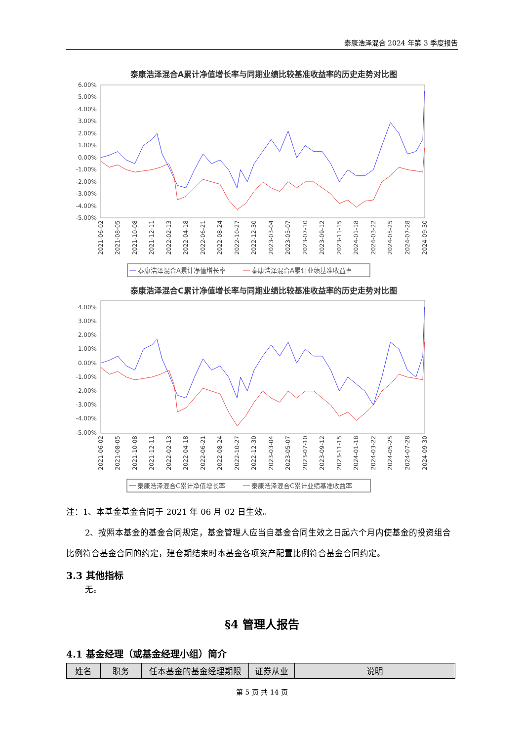泰康浩泽混合 2024 年第 3 季度报告
泰康浩泽混合A累计净值增长率与同期业绩比较基准收益率的历史走势对比图
6.00%
5.00%
4.00%
3.00%
2.00%
1.00%
0.00%
-1.00%
-2.00%
-3.00%
-4.00%
-5.00%
2021-06-02
2021-08-05
2021-10-08
2021-12-11
2022-02-13
2022-04-18
2022-06-21
2022-08-24
2022-10-27
2022-12-30
2023-03-04
2023-05-07
2023-07-10
2023-09-12
2023-11-15
2024-01-18
2024-03-22
2024-05-25
2024-07-28
2024-09-30
泰康浩泽混合A累计净值增长率
泰康浩泽混合A累计业绩基准收益率
泰康浩泽混合C累计净值增长率与同期业绩比较基准收益率的历史走势对比图
4.00%
3.00%
2.00%
1.00%
0.00%
-1.00%
-2.00%
-3.00%
-4.00%
-5.00%
2021-06-02
2021-08-05
2021-10-08
2021-12-11
2022-02-13
2022-04-18
2022-06-21
2022-08-24
2022-10-27
2022-12-30
2023-03-04
2023-05-07
2023-07-10
2023-09-12
2023-11-15
2024-01-18
2024-03-22
2024-05-25
2024-07-28
2024-09-30
泰康浩泽混合C累计净值增长率
泰康浩泽混合C累计业绩基准收益率
注：1、本基金基金合同于 2021 年 06 月 02 日生效。
2、按照本基金的基金合同规定，基金管理人应当自基金合同生效之日起六个月内使基金的投资组合比例符合基金合同的约定，建仓期结束时本基金各项资产配置比例符合基金合同约定。
3.3 其他指标
无。
§4 管理人报告
4.1 基金经理（或基金经理小组）简介
| 姓名 | 职务 | 任本基金的基金经理期限 | 证券从业 | 说明 |
| --- | --- | --- | --- | --- |
第 5 页 共 14 页